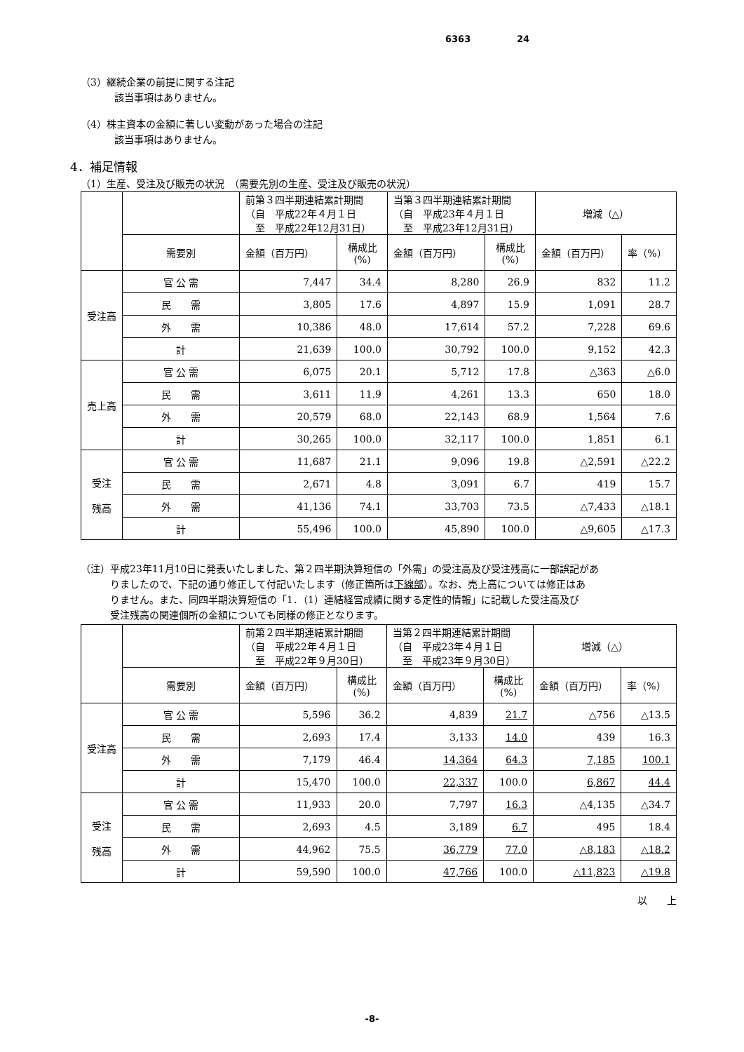6363 24
（3）継続企業の前提に関する注記
該当事項はありません。
（4）株主資本の金額に著しい変動があった場合の注記
該当事項はありません。
4．補足情報
（1）生産、受注及び販売の状況　（需要先別の生産、受注及び販売の状況）
| | | 前第３四半期連結累計期間 （自 平成22年４月１日 至 平成22年12月31日） | | 当第３四半期連結累計期間 （自 平成23年４月１日 至 平成23年12月31日） | | 増減（△） | |
| | 需要別 | 金額（百万円） | 構成比 (%) | 金額（百万円） | 構成比 (%) | 金額（百万円） | 率（%） |
| 受注高 | 官 公 需 | 7,447 | 34.4 | 8,280 | 26.9 | 832 | 11.2 |
| | 民 需 | 3,805 | 17.6 | 4,897 | 15.9 | 1,091 | 28.7 |
| | 外 需 | 10,386 | 48.0 | 17,614 | 57.2 | 7,228 | 69.6 |
| | 計 | 21,639 | 100.0 | 30,792 | 100.0 | 9,152 | 42.3 |
| 売上高 | 官 公 需 | 6,075 | 20.1 | 5,712 | 17.8 | △363 | △6.0 |
| | 民 需 | 3,611 | 11.9 | 4,261 | 13.3 | 650 | 18.0 |
| | 外 需 | 20,579 | 68.0 | 22,143 | 68.9 | 1,564 | 7.6 |
| | 計 | 30,265 | 100.0 | 32,117 | 100.0 | 1,851 | 6.1 |
| 受注 残高 | 官 公 需 | 11,687 | 21.1 | 9,096 | 19.8 | △2,591 | △22.2 |
| | 民 需 | 2,671 | 4.8 | 3,091 | 6.7 | 419 | 15.7 |
| | 外 需 | 41,136 | 74.1 | 33,703 | 73.5 | △7,433 | △18.1 |
| | 計 | 55,496 | 100.0 | 45,890 | 100.0 | △9,605 | △17.3 |
（注）平成23年11月10日に発表いたしました、第２四半期決算短信の「外需」の受注高及び受注残高に一部誤記があ
　　　りましたので、下記の通り修正して付記いたします（修正箇所は下線部）。なお、売上高については修正はあ
　　　りません。また、同四半期決算短信の「1．（1）連結経営成績に関する定性的情報」に記載した受注高及び
　　　受注残高の関連個所の金額についても同様の修正となります。
| | | 前第２四半期連結累計期間 （自 平成22年４月１日 至 平成22年９月30日） | | 当第２四半期連結累計期間 （自 平成23年４月１日 至 平成23年９月30日） | | 増減（△） | |
| | 需要別 | 金額（百万円） | 構成比 (%) | 金額（百万円） | 構成比 (%) | 金額（百万円） | 率（%） |
| 受注高 | 官 公 需 | 5,596 | 36.2 | 4,839 | 21.7 | △756 | △13.5 |
| | 民 需 | 2,693 | 17.4 | 3,133 | 14.0 | 439 | 16.3 |
| | 外 需 | 7,179 | 46.4 | 14,364 | 64.3 | 7,185 | 100.1 |
| | 計 | 15,470 | 100.0 | 22,337 | 100.0 | 6,867 | 44.4 |
| 受注 残高 | 官 公 需 | 11,933 | 20.0 | 7,797 | 16.3 | △4,135 | △34.7 |
| | 民 需 | 2,693 | 4.5 | 3,189 | 6.7 | 495 | 18.4 |
| | 外 需 | 44,962 | 75.5 | 36,779 | 77.0 | △8,183 | △18.2 |
| | 計 | 59,590 | 100.0 | 47,766 | 100.0 | △11,823 | △19.8 |
以　　上
-8-